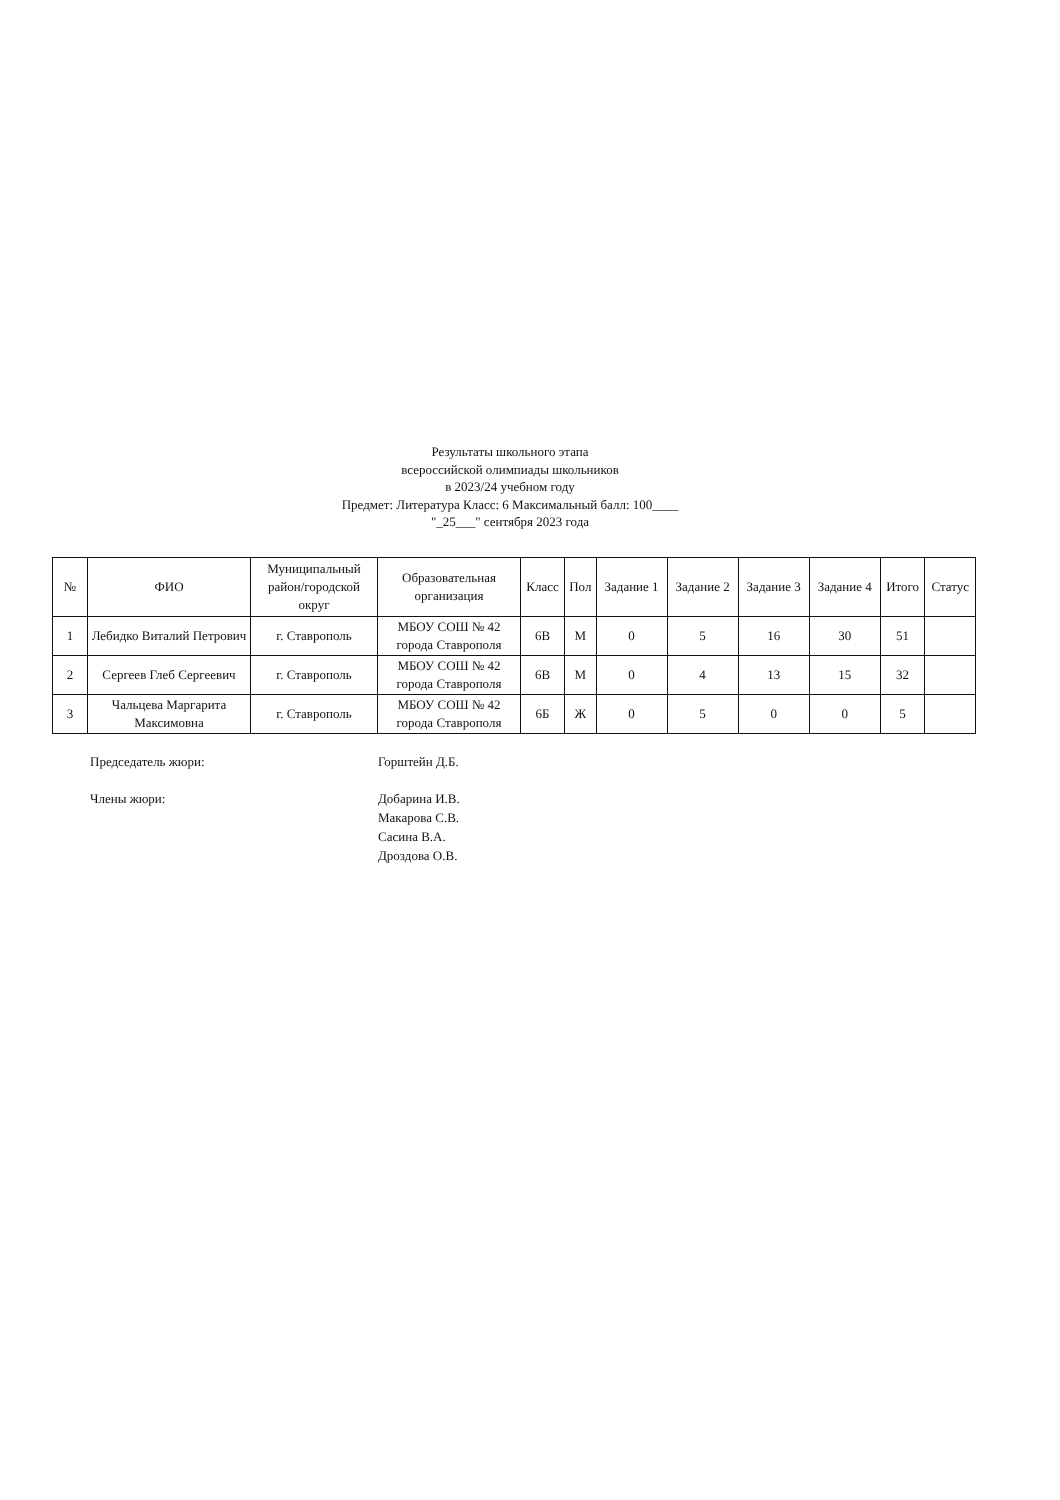Результаты школьного этапа
всероссийской олимпиады школьников
в 2023/24 учебном году
Предмет: Литература Класс: 6 Максимальный балл: 100____
"_25___" сентября 2023 года
| № | ФИО | Муниципальный район/городской округ | Образовательная организация | Класс | Пол | Задание 1 | Задание 2 | Задание 3 | Задание 4 | Итого | Статус |
| --- | --- | --- | --- | --- | --- | --- | --- | --- | --- | --- | --- |
| 1 | Лебидко Виталий Петрович | г. Ставрополь | МБОУ СОШ № 42 города Ставрополя | 6В | М | 0 | 5 | 16 | 30 | 51 | |
| 2 | Сергеев Глеб Сергеевич | г. Ставрополь | МБОУ СОШ № 42 города Ставрополя | 6В | М | 0 | 4 | 13 | 15 | 32 | |
| 3 | Чальцева Маргарита Максимовна | г. Ставрополь | МБОУ СОШ № 42 города Ставрополя | 6Б | Ж | 0 | 5 | 0 | 0 | 5 | |
Председатель жюри: Горштейн Д.Б.
Члены жюри: Добарина И.В.
Макарова С.В.
Сасина В.А.
Дроздова О.В.